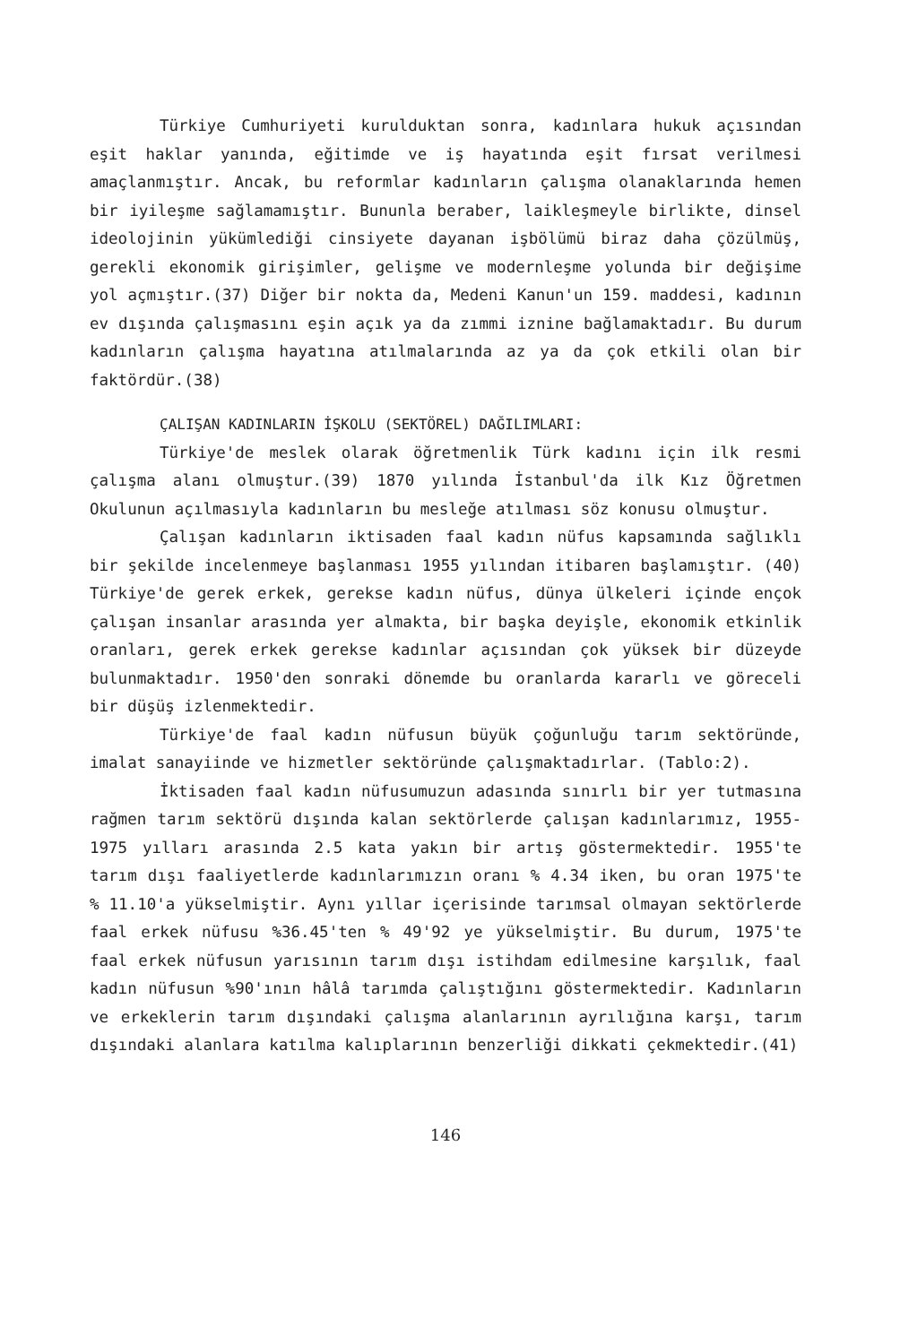Türkiye Cumhuriyeti kurulduktan sonra, kadınlara hukuk açısından eşit haklar yanında, eğitimde ve iş hayatında eşit fırsat verilmesi amaçlanmıştır. Ancak, bu reformlar kadınların çalışma olanaklarında hemen bir iyileşme sağlamamıştır. Bununla beraber, laikleşmeyle birlikte, dinsel ideolojinin yükümlediği cinsiyete dayanan işbölümü biraz daha çözülmüş, gerekli ekonomik girişimler, gelişme ve modernleşme yolunda bir değişime yol açmıştır.(37) Diğer bir nokta da, Medeni Kanun'un 159. maddesi, kadının ev dışında çalışmasını eşin açık ya da zımmi iznine bağlamaktadır. Bu durum kadınların çalışma hayatına atılmalarında az ya da çok etkili olan bir faktördür.(38)
ÇALIŞAN KADINLARIN İŞKOLU (SEKTÖREL) DAĞILIMLARI:
Türkiye'de meslek olarak öğretmenlik Türk kadını için ilk resmi çalışma alanı olmuştur.(39) 1870 yılında İstanbul'da ilk Kız Öğretmen Okulunun açılmasıyla kadınların bu mesleğe atılması söz konusu olmuştur.
Çalışan kadınların iktisaden faal kadın nüfus kapsamında sağlıklı bir şekilde incelenmeye başlanması 1955 yılından itibaren başlamıştır. (40) Türkiye'de gerek erkek, gerekse kadın nüfus, dünya ülkeleri içinde ençok çalışan insanlar arasında yer almakta, bir başka deyişle, ekonomik etkinlik oranları, gerek erkek gerekse kadınlar açısından çok yüksek bir düzeyde bulunmaktadır. 1950'den sonraki dönemde bu oranlarda kararlı ve göreceli bir düşüş izlenmektedir.
Türkiye'de faal kadın nüfusun büyük çoğunluğu tarım sektöründe, imalat sanayiinde ve hizmetler sektöründe çalışmaktadırlar. (Tablo:2).
İktisaden faal kadın nüfusumuzun adasında sınırlı bir yer tutmasına rağmen tarım sektörü dışında kalan sektörlerde çalışan kadınlarımız, 1955-1975 yılları arasında 2.5 kata yakın bir artış göstermektedir. 1955'te tarım dışı faaliyetlerde kadınlarımızın oranı % 4.34 iken, bu oran 1975'te % 11.10'a yükselmiştir. Aynı yıllar içerisinde tarımsal olmayan sektörlerde faal erkek nüfusu %36.45'ten % 49'92 ye yükselmiştir. Bu durum, 1975'te faal erkek nüfusun yarısının tarım dışı istihdam edilmesine karşılık, faal kadın nüfusun %90'ının hâlâ tarımda çalıştığını göstermektedir. Kadınların ve erkeklerin tarım dışındaki çalışma alanlarının ayrılığına karşı, tarım dışındaki alanlara katılma kalıplarının benzerliği dikkati çekmektedir.(41)
146